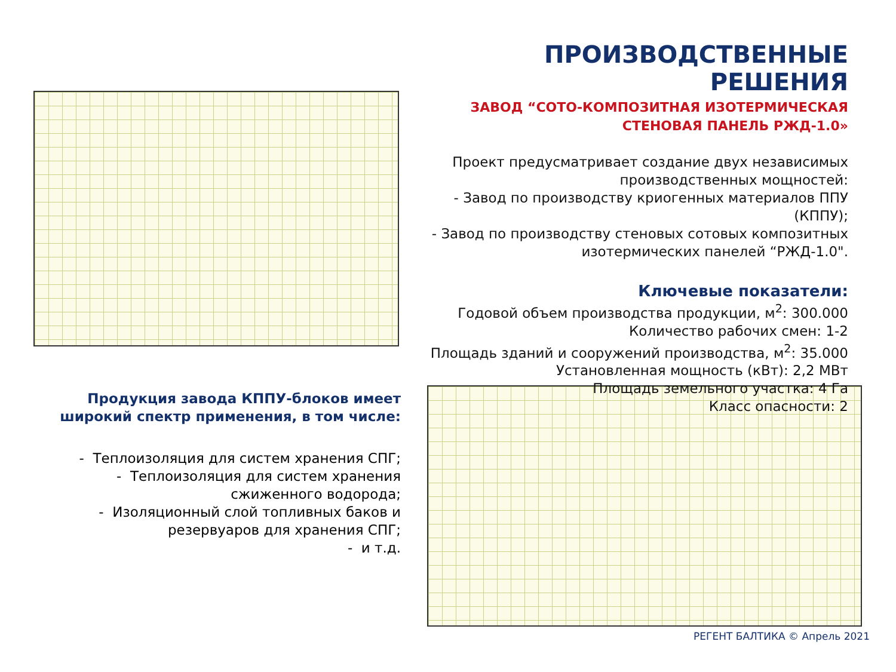ПРОИЗВОДСТВЕННЫЕ РЕШЕНИЯ
ЗАВОД “СОТО-КОМПОЗИТНАЯ ИЗОТЕРМИЧЕСКАЯ
СТЕНОВАЯ ПАНЕЛЬ РЖД-1.0»
Проект предусматривает создание двух независимых производственных мощностей:
- Завод по производству криогенных материалов ППУ (КППУ);
- Завод по производству стеновых сотовых композитных изотермических панелей “РЖД-1.0".
Ключевые показатели:
Годовой объем производства продукции, м<sup>2</sup>: 300.000
Количество рабочих смен: 1-2
Площадь зданий и сооружений производства, м<sup>2</sup>: 35.000
Установленная мощность (кВт): 2,2 МВт
Площадь земельного участка: 4 Га
Класс опасности: 2
Продукция завода КППУ-блоков имеет широкий спектр применения, в том числе:
- Теплоизоляция для систем хранения СПГ;
- Теплоизоляция для систем хранения сжиженного водорода;
- Изоляционный слой топливных баков и резервуаров для хранения СПГ;
- и т.д.
РЕГЕНТ БАЛТИКА © Апрель 2021